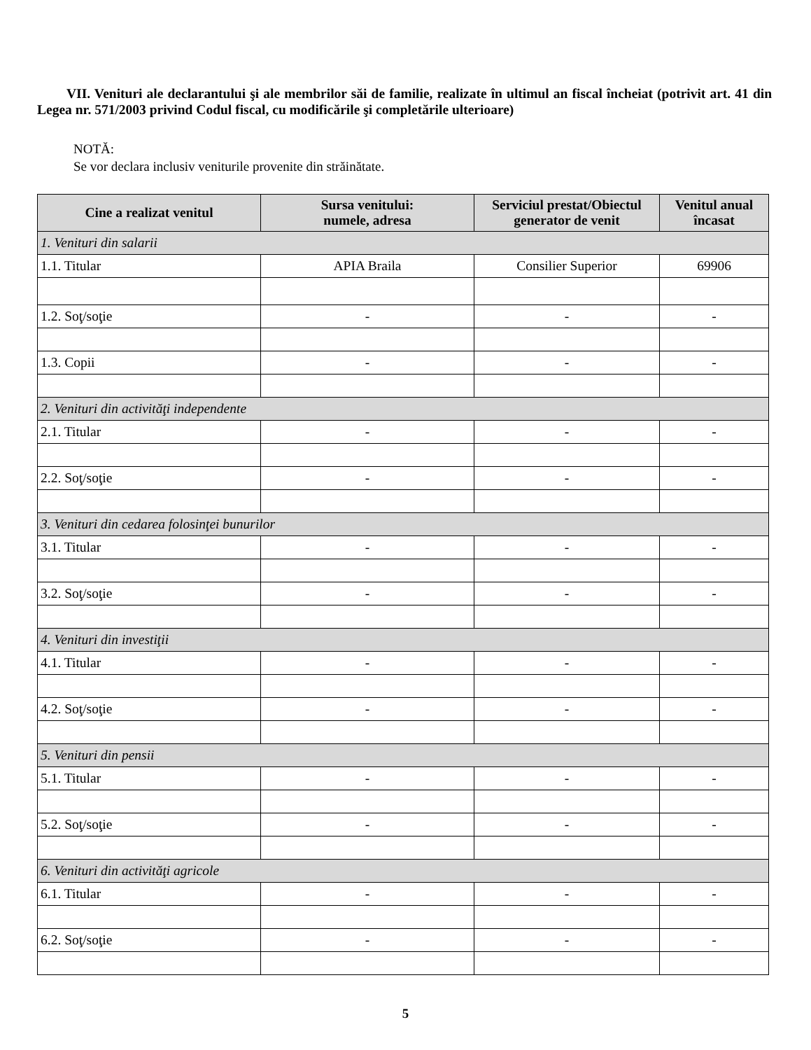VII. Venituri ale declarantului şi ale membrilor săi de familie, realizate în ultimul an fiscal încheiat (potrivit art. 41 din Legea nr. 571/2003 privind Codul fiscal, cu modificările şi completările ulterioare)
NOTĂ:
Se vor declara inclusiv veniturile provenite din străinătate.
| Cine a realizat venitul | Sursa venitului: numele, adresa | Serviciul prestat/Obiectul generator de venit | Venitul anual încasat |
| --- | --- | --- | --- |
| 1. Venituri din salarii | | | |
| 1.1. Titular | APIA Braila | Consilier Superior | 69906 |
| 1.2. Soţ/soţie | - | - | - |
| 1.3. Copii | - | - | - |
| 2. Venituri din activităţi independente | | | |
| 2.1. Titular | - | - | - |
| 2.2. Soţ/soţie | - | - | - |
| 3. Venituri din cedarea folosinţei bunurilor | | | |
| 3.1. Titular | - | - | - |
| 3.2. Soţ/soţie | - | - | - |
| 4. Venituri din investiţii | | | |
| 4.1. Titular | - | - | - |
| 4.2. Soţ/soţie | - | - | - |
| 5. Venituri din pensii | | | |
| 5.1. Titular | - | - | - |
| 5.2. Soţ/soţie | - | - | - |
| 6. Venituri din activităţi agricole | | | |
| 6.1. Titular | - | - | - |
| 6.2. Soţ/soţie | - | - | - |
5